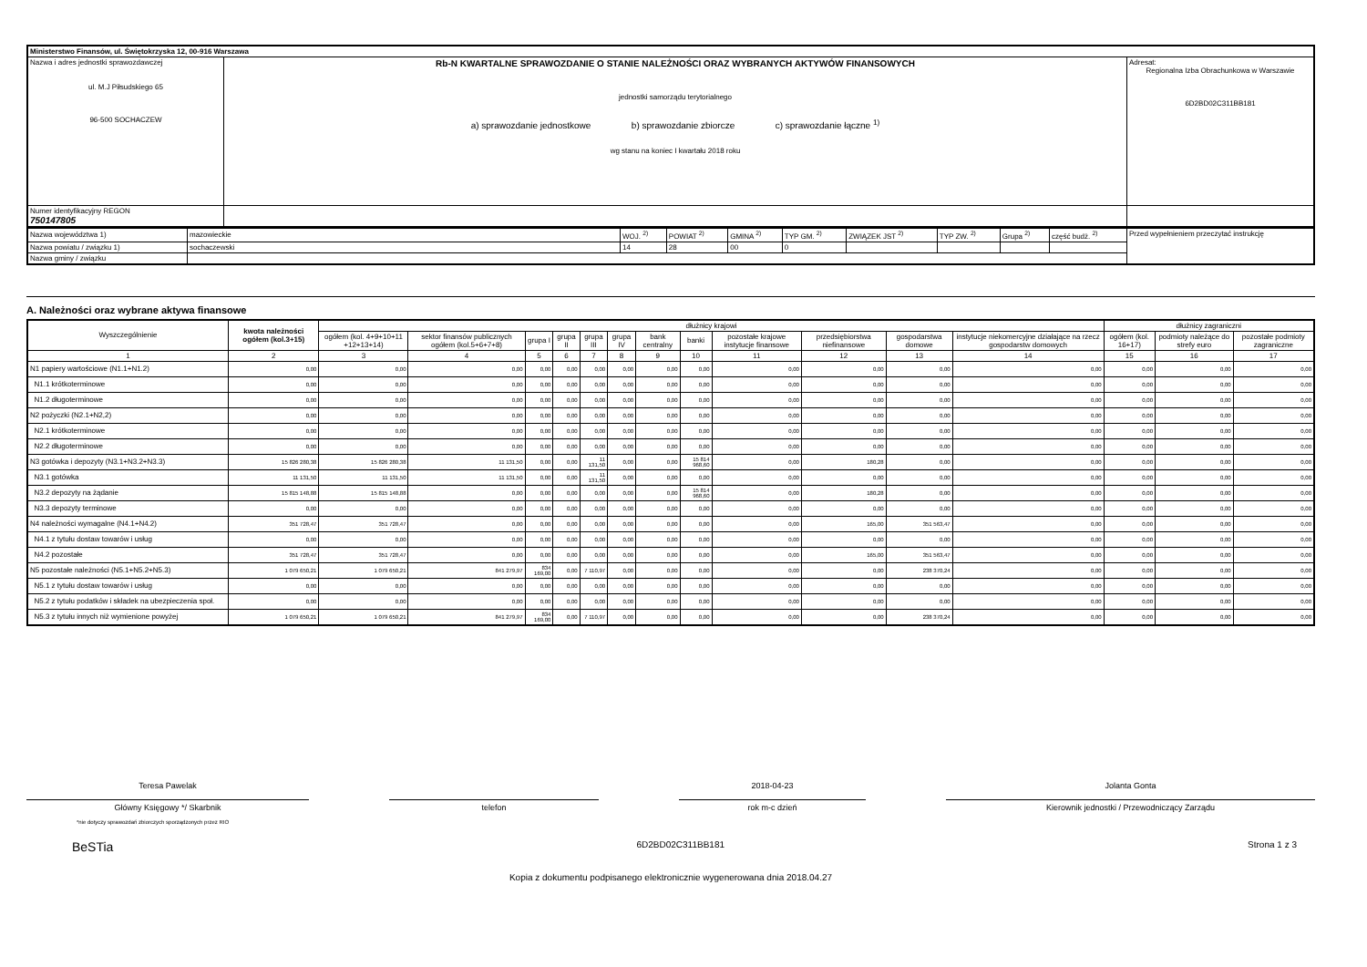| Ministerstwo Finansów, ul. Świętokrzyska 12, 00-916 Warszawa | | |
| Nazwa i adres jednostki sprawozdawczej ul. M.J Piłsudskiego 65 96-500 SOCHACZEW | Rb-N KWARTALNE SPRAWOZDANIE O STANIE NALEŻNOŚCI ORAZ WYBRANYCH AKTYWÓW FINANSOWYCH jednostki samorządu terytorialnego a) sprawozdanie jednostkowe b) sprawozdanie zbiorcze c) sprawozdanie łączne <sup>1)</sup> wg stanu na koniec I kwartału 2018 roku | Adresat: Regionalna Izba Obrachunkowa w Warszawie 6D2BD02C311BB181 |
| Numer identyfikacyjny REGON 750147805 | | |
| Nazwa województwa 1) | mazowieckie | WOJ. <sup>2)</sup> | POWIAT <sup>2)</sup> | GMINA <sup>2)</sup> | TYP GM. <sup>2)</sup> | ZWIĄZEK JST <sup>2)</sup> | TYP ZW. <sup>2)</sup> | Grupa <sup>2)</sup> | część budż. <sup>2)</sup> | Przed wypełnieniem przeczytać instrukcję |
| Nazwa powiatu / związku 1) | sochaczewski | 14 | 28 | 00 | 0 | | | | | |
| Nazwa gminy / związku | | | | | | | | | | |
A. Należności oraz wybrane aktywa finansowe
| Wyszczególnienie | kwota należności ogółem (kol.3+15) | dłużnicy krajowi | | | | | | | | | | | | dłużnicy zagraniczni | | |
| --- | --- | --- | --- | --- | --- | --- | --- | --- | --- | --- | --- | --- | --- | --- | --- | --- |
| | | ogółem (kol. 4+9+10+11 +12+13+14) | sektor finansów publicznych ogółem (kol.5+6+7+8) | grupa I | grupa II | grupa III | grupa IV | bank centralny | banki | pozostałe krajowe instytucje finansowe | przedsiębiorstwa niefinansowe | gospodarstwa domowe | instytucje niekomercyjne działające na rzecz gospodarstw domowych | ogółem (kol. 16+17) | podmioty należące do strefy euro | pozostałe podmioty zagraniczne |
| 1 | 2 | 3 | 4 | 5 | 6 | 7 | 8 | 9 | 10 | 11 | 12 | 13 | 14 | 15 | 16 | 17 |
| N1 papiery wartościowe (N1.1+N1.2) | 0,00 | 0,00 | 0,00 | 0,00 | 0,00 | 0,00 | 0,00 | 0,00 | 0,00 | 0,00 | 0,00 | 0,00 | 0,00 | 0,00 | 0,00 | 0,00 |
| N1.1 krótkoterminowe | 0,00 | 0,00 | 0,00 | 0,00 | 0,00 | 0,00 | 0,00 | 0,00 | 0,00 | 0,00 | 0,00 | 0,00 | 0,00 | 0,00 | 0,00 | 0,00 |
| N1.2 długoterminowe | 0,00 | 0,00 | 0,00 | 0,00 | 0,00 | 0,00 | 0,00 | 0,00 | 0,00 | 0,00 | 0,00 | 0,00 | 0,00 | 0,00 | 0,00 | 0,00 |
| N2 pożyczki (N2.1+N2,2) | 0,00 | 0,00 | 0,00 | 0,00 | 0,00 | 0,00 | 0,00 | 0,00 | 0,00 | 0,00 | 0,00 | 0,00 | 0,00 | 0,00 | 0,00 | 0,00 |
| N2.1 krótkoterminowe | 0,00 | 0,00 | 0,00 | 0,00 | 0,00 | 0,00 | 0,00 | 0,00 | 0,00 | 0,00 | 0,00 | 0,00 | 0,00 | 0,00 | 0,00 | 0,00 |
| N2.2 długoterminowe | 0,00 | 0,00 | 0,00 | 0,00 | 0,00 | 0,00 | 0,00 | 0,00 | 0,00 | 0,00 | 0,00 | 0,00 | 0,00 | 0,00 | 0,00 | 0,00 |
| N3 gotówka i depozyty (N3.1+N3.2+N3.3) | 15 826 280,38 | 15 826 280,38 | 11 131,50 | 0,00 | 0,00 | 11 131,50 | 0,00 | 0,00 | 15 814 968,60 | 0,00 | 180,28 | 0,00 | 0,00 | 0,00 | 0,00 | 0,00 |
| N3.1 gotówka | 11 131,50 | 11 131,50 | 11 131,50 | 0,00 | 0,00 | 11 131,50 | 0,00 | 0,00 | 0,00 | 0,00 | 0,00 | 0,00 | 0,00 | 0,00 | 0,00 | 0,00 |
| N3.2 depozyty na żądanie | 15 815 148,88 | 15 815 148,88 | 0,00 | 0,00 | 0,00 | 0,00 | 0,00 | 0,00 | 15 814 968,60 | 0,00 | 180,28 | 0,00 | 0,00 | 0,00 | 0,00 | 0,00 |
| N3.3 depozyty terminowe | 0,00 | 0,00 | 0,00 | 0,00 | 0,00 | 0,00 | 0,00 | 0,00 | 0,00 | 0,00 | 0,00 | 0,00 | 0,00 | 0,00 | 0,00 | 0,00 |
| N4 należności wymagalne (N4.1+N4.2) | 351 728,47 | 351 728,47 | 0,00 | 0,00 | 0,00 | 0,00 | 0,00 | 0,00 | 0,00 | 0,00 | 165,00 | 351 563,47 | 0,00 | 0,00 | 0,00 | 0,00 |
| N4.1 z tytułu dostaw towarów i usług | 0,00 | 0,00 | 0,00 | 0,00 | 0,00 | 0,00 | 0,00 | 0,00 | 0,00 | 0,00 | 0,00 | 0,00 | 0,00 | 0,00 | 0,00 | 0,00 |
| N4.2 pozostałe | 351 728,47 | 351 728,47 | 0,00 | 0,00 | 0,00 | 0,00 | 0,00 | 0,00 | 0,00 | 0,00 | 165,00 | 351 563,47 | 0,00 | 0,00 | 0,00 | 0,00 |
| N5 pozostałe należności (N5.1+N5.2+N5.3) | 1 079 650,21 | 1 079 650,21 | 841 279,97 | 834 169,00 | 0,00 | 7 110,97 | 0,00 | 0,00 | 0,00 | 0,00 | 0,00 | 238 370,24 | 0,00 | 0,00 | 0,00 | 0,00 |
| N5.1 z tytułu dostaw towarów i usług | 0,00 | 0,00 | 0,00 | 0,00 | 0,00 | 0,00 | 0,00 | 0,00 | 0,00 | 0,00 | 0,00 | 0,00 | 0,00 | 0,00 | 0,00 | 0,00 |
| N5.2 z tytułu podatków i składek na ubezpieczenia społ. | 0,00 | 0,00 | 0,00 | 0,00 | 0,00 | 0,00 | 0,00 | 0,00 | 0,00 | 0,00 | 0,00 | 0,00 | 0,00 | 0,00 | 0,00 | 0,00 |
| N5.3 z tytułu innych niż wymienione powyżej | 1 079 650,21 | 1 079 650,21 | 841 279,97 | 834 169,00 | 0,00 | 7 110,97 | 0,00 | 0,00 | 0,00 | 0,00 | 0,00 | 238 370,24 | 0,00 | 0,00 | 0,00 | 0,00 |
Teresa Pawelak
Główny Księgowy */ Skarbnik
telefon
2018-04-23
rok m-c dzień
Jolanta Gonta
Kierownik jednostki / Przewodniczący Zarządu
*nie dotyczy sprawozdań zbiorczych sporządzonych przez RIO
BeSTia 6D2BD02C311BB181 Strona 1 z 3
Kopia z dokumentu podpisanego elektronicznie wygenerowana dnia 2018.04.27